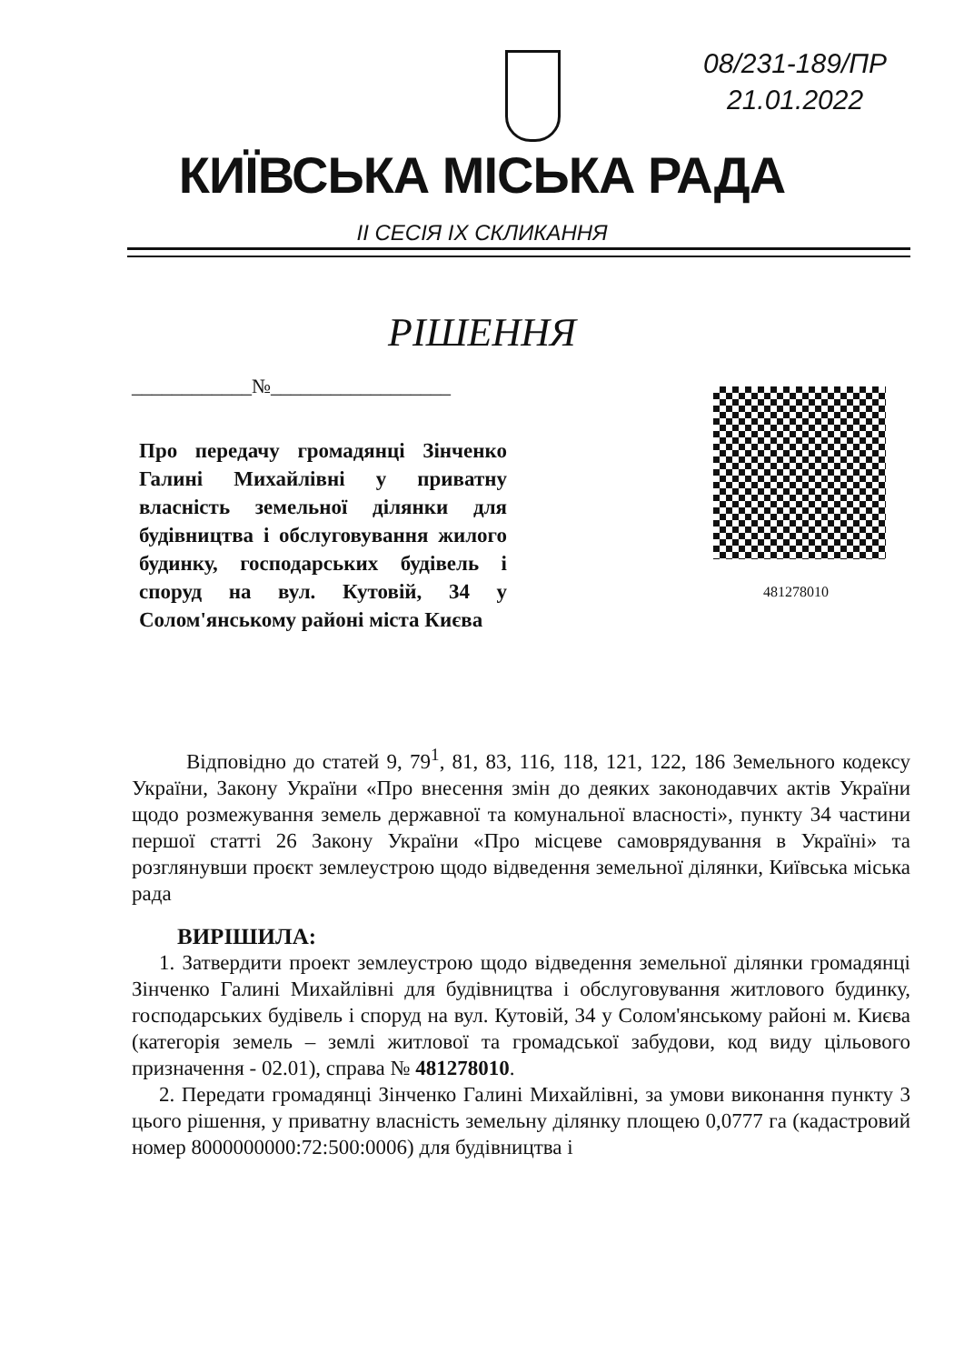08/231-189/ПР
21.01.2022
КИЇВСЬКА МІСЬКА РАДА
ІІ СЕСІЯ ІХ СКЛИКАННЯ
РІШЕННЯ
____________№__________________
Про передачу громадянці Зінченко Галині Михайлівні у приватну власність земельної ділянки для будівництва і обслуговування жилого будинку, господарських будівель і споруд на вул. Кутовій, 34 у Солом'янському районі міста Києва
481278010
Відповідно до статей 9, 79<sup>1</sup>, 81, 83, 116, 118, 121, 122, 186 Земельного кодексу України, Закону України «Про внесення змін до деяких законодавчих актів України щодо розмежування земель державної та комунальної власності», пункту 34 частини першої статті 26 Закону України «Про місцеве самоврядування в Україні» та розглянувши проєкт землеустрою щодо відведення земельної ділянки, Київська міська рада
ВИРІШИЛА:
1. Затвердити проект землеустрою щодо відведення земельної ділянки громадянці Зінченко Галині Михайлівні для будівництва і обслуговування житлового будинку, господарських будівель і споруд на вул. Кутовій, 34 у Солом'янському районі м. Києва (категорія земель – землі житлової та громадської забудови, код виду цільового призначення - 02.01), справа № 481278010.
2. Передати громадянці Зінченко Галині Михайлівні, за умови виконання пункту 3 цього рішення, у приватну власність земельну ділянку площею 0,0777 га (кадастровий номер 8000000000:72:500:0006) для будівництва і